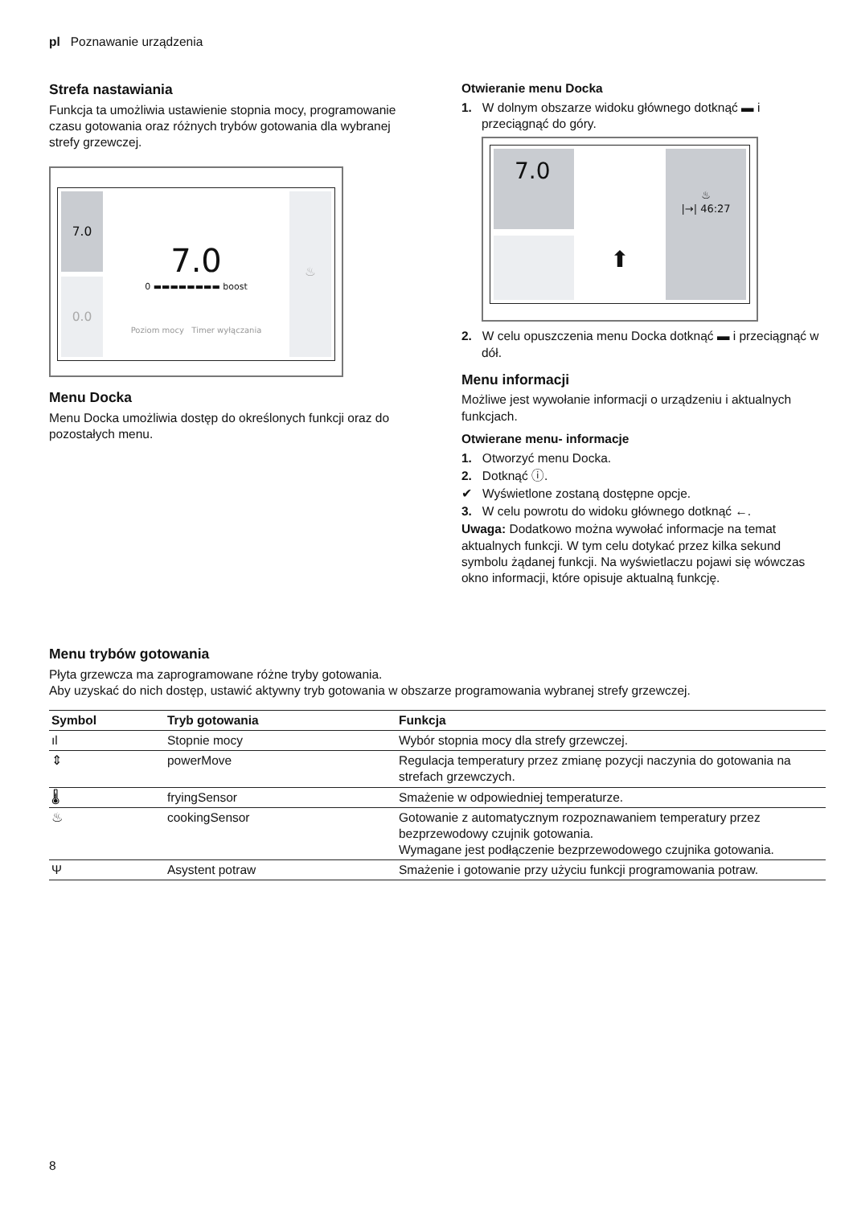pl Poznawanie urządzenia
Strefa nastawiania
Funkcja ta umożliwia ustawienie stopnia mocy, progra­mowanie czasu gotowania oraz różnych trybów goto­wania dla wybranej strefy grzewczej.
7.0
0.0
7.0
0 ▬▬▬▬▬▬▬▬ boost
Poziom mocy Timer wyłączania
♨
Menu Docka
Menu Docka umożliwia dostęp do określonych funkcji oraz do pozostałych menu.
Otwieranie menu Docka
1. W dolnym obszarze widoku głównego dotknąć ▬ i przeciągnąć do góry.
7.0
⬆
♨
|→| 46:27
2. W celu opuszczenia menu Docka dotknąć ▬ i prze­ciągnąć w dół.
Menu informacji
Możliwe jest wywołanie informacji o urządzeniu i aktual­nych funkcjach.
Otwierane menu- informacje
1. Otworzyć menu Docka.
2. Dotknąć ⓘ.
✔ Wyświetlone zostaną dostępne opcje.
3. W celu powrotu do widoku głównego dotknąć ←.
Uwaga: Dodatkowo można wywołać informacje na te­mat aktualnych funkcji. W tym celu dotykać przez kilka sekund symbolu żądanej funkcji. Na wyświetlaczu poja­wi się wówczas okno informacji, które opisuje aktualną funkcję.
Menu trybów gotowania
Płyta grzewcza ma zaprogramowane różne tryby gotowania.
Aby uzyskać do nich dostęp, ustawić aktywny tryb gotowania w obszarze programowania wybranej strefy grzewczej.
| Symbol | Tryb gotowania | Funkcja |
| --- | --- | --- |
| ıl | Stopnie mocy | Wybór stopnia mocy dla strefy grzewczej. |
| ⇕ | powerMove | Regulacja temperatury przez zmianę pozycji naczynia do goto­wania na strefach grzewczych. |
| 🌡 | fryingSensor | Smażenie w odpowiedniej temperaturze. |
| ♨ | cookingSensor | Gotowanie z automatycznym rozpoznawaniem temperatury przez bezprzewodowy czujnik gotowania. Wymagane jest podłączenie bezprzewodowego czujnika goto­wania. |
| Ψ | Asystent potraw | Smażenie i gotowanie przy użyciu funkcji programowania po­traw. |
8